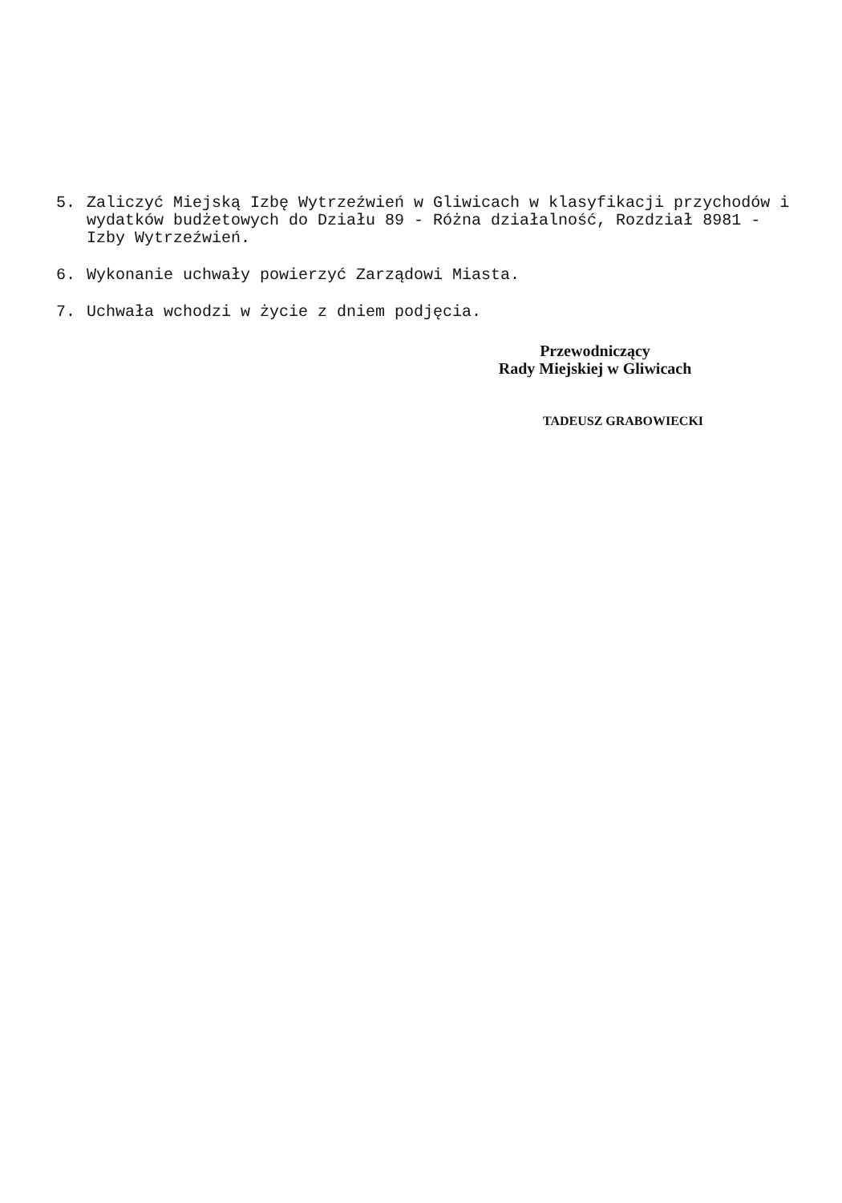5. Zaliczyć Miejską Izbę Wytrzeźwień w Gliwicach w klasyfikacji przychodów i wydatków budżetowych do Działu 89 - Różna działalność, Rozdział 8981 - Izby Wytrzeźwień.
6. Wykonanie uchwały powierzyć Zarządowi Miasta.
7. Uchwała wchodzi w życie z dniem podjęcia.
Przewodniczący
Rady Miejskiej w Gliwicach
TADEUSZ GRABOWIECKI